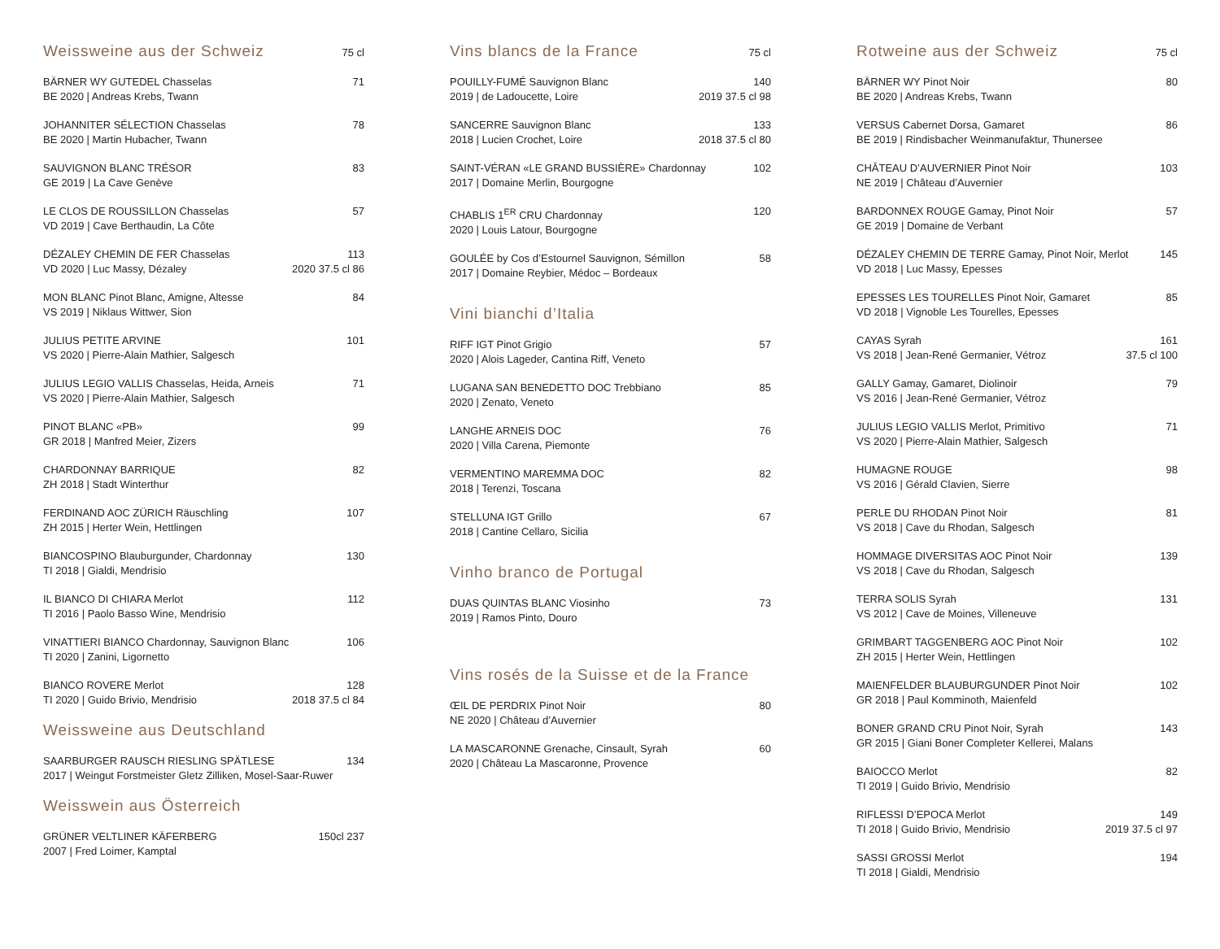Weissweine aus der Schweiz 75 cl
| BÄRNER WY GUTEDEL Chasselas | 71 |
| BE 2020 / Andreas Krebs, Twann | |
| JOHANNITER SÉLECTION Chasselas | 78 |
| BE 2020 / Martin Hubacher, Twann | |
| SAUVIGNON BLANC TRÉSOR | 83 |
| GE 2019 / La Cave Genève | |
| LE CLOS DE ROUSSILLON Chasselas | 57 |
| VD 2019 / Cave Berthaudin, La Côte | |
| DÉZALEY CHEMIN DE FER Chasselas | 113 |
| VD 2020 / Luc Massy, Dézaley | 2020 37.5 cl 86 |
| MON BLANC Pinot Blanc, Amigne, Altesse | 84 |
| VS 2019 / Niklaus Wittwer, Sion | |
| JULIUS PETITE ARVINE | 101 |
| VS 2020 / Pierre-Alain Mathier, Salgesch | |
| JULIUS LEGIO VALLIS Chasselas, Heida, Arneis | 71 |
| VS 2020 / Pierre-Alain Mathier, Salgesch | |
| PINOT BLANC «PB» | 99 |
| GR 2018 / Manfred Meier, Zizers | |
| CHARDONNAY BARRIQUE | 82 |
| ZH 2018 / Stadt Winterthur | |
| FERDINAND AOC ZÜRICH Räuschling | 107 |
| ZH 2015 / Herter Wein, Hettlingen | |
| BIANCOSPINO Blauburgunder, Chardonnay | 130 |
| TI 2018 / Gialdi, Mendrisio | |
| IL BIANCO DI CHIARA Merlot | 112 |
| TI 2016 / Paolo Basso Wine, Mendrisio | |
| VINATTIERI BIANCO Chardonnay, Sauvignon Blanc | 106 |
| TI 2020 / Zanini, Ligornetto | |
| BIANCO ROVERE Merlot | 128 |
| TI 2020 / Guido Brivio, Mendrisio | 2018 37.5 cl 84 |
Weissweine aus Deutschland
| SAARBURGER RAUSCH RIESLING SPÄTLESE | 134 |
| 2017 / Weingut Forstmeister Gletz Zilliken, Mosel-Saar-Ruwer | |
Weisswein aus Österreich
| GRÜNER VELTLINER KÄFERBERG | 150cl 237 |
| 2007 / Fred Loimer, Kamptal | |
Vins blancs de la France 75 cl
| POUILLY-FUMÉ Sauvignon Blanc | 140 |
| 2019 / de Ladoucette, Loire | 2019 37.5 cl 98 |
| SANCERRE Sauvignon Blanc | 133 |
| 2018 / Lucien Crochet, Loire | 2018 37.5 cl 80 |
| SAINT-VÉRAN «LE GRAND BUSSIÈRE» Chardonnay | 102 |
| 2017 / Domaine Merlin, Bourgogne | |
| CHABLIS 1<sup>ER</sup> CRU Chardonnay | 120 |
| 2020 / Louis Latour, Bourgogne | |
| GOULÉE by Cos d’Estournel Sauvignon, Sémillon | 58 |
| 2017 / Domaine Reybier, Médoc – Bordeaux | |
Vini bianchi d’Italia
| RIFF IGT Pinot Grigio | 57 |
| 2020 / Alois Lageder, Cantina Riff, Veneto | |
| LUGANA SAN BENEDETTO DOC Trebbiano | 85 |
| 2020 / Zenato, Veneto | |
| LANGHE ARNEIS DOC | 76 |
| 2020 / Villa Carena, Piemonte | |
| VERMENTINO MAREMMA DOC | 82 |
| 2018 / Terenzi, Toscana | |
| STELLUNA IGT Grillo | 67 |
| 2018 / Cantine Cellaro, Sicilia | |
Vinho branco de Portugal
| DUAS QUINTAS BLANC Viosinho | 73 |
| 2019 / Ramos Pinto, Douro | |
Vins rosés de la Suisse et de la France
| ŒIL DE PERDRIX Pinot Noir | 80 |
| NE 2020 / Château d’Auvernier | |
| LA MASCARONNE Grenache, Cinsault, Syrah | 60 |
| 2020 / Château La Mascaronne, Provence | |
Rotweine aus der Schweiz 75 cl
| BÄRNER WY Pinot Noir | 80 |
| BE 2020 / Andreas Krebs, Twann | |
| VERSUS Cabernet Dorsa, Gamaret | 86 |
| BE 2019 / Rindisbacher Weinmanufaktur, Thunersee | |
| CHÂTEAU D’AUVERNIER Pinot Noir | 103 |
| NE 2019 / Château d’Auvernier | |
| BARDONNEX ROUGE Gamay, Pinot Noir | 57 |
| GE 2019 / Domaine de Verbant | |
| DÉZALEY CHEMIN DE TERRE Gamay, Pinot Noir, Merlot | 145 |
| VD 2018 / Luc Massy, Epesses | |
| EPESSES LES TOURELLES Pinot Noir, Gamaret | 85 |
| VD 2018 / Vignoble Les Tourelles, Epesses | |
| CAYAS Syrah | 161 |
| VS 2018 / Jean-René Germanier, Vétroz | 37.5 cl 100 |
| GALLY Gamay, Gamaret, Diolinoir | 79 |
| VS 2016 / Jean-René Germanier, Vétroz | |
| JULIUS LEGIO VALLIS Merlot, Primitivo | 71 |
| VS 2020 / Pierre-Alain Mathier, Salgesch | |
| HUMAGNE ROUGE | 98 |
| VS 2016 / Gérald Clavien, Sierre | |
| PERLE DU RHODAN Pinot Noir | 81 |
| VS 2018 / Cave du Rhodan, Salgesch | |
| HOMMAGE DIVERSITAS AOC Pinot Noir | 139 |
| VS 2018 / Cave du Rhodan, Salgesch | |
| TERRA SOLIS Syrah | 131 |
| VS 2012 / Cave de Moines, Villeneuve | |
| GRIMBART TAGGENBERG AOC Pinot Noir | 102 |
| ZH 2015 / Herter Wein, Hettlingen | |
| MAIENFELDER BLAUBURGUNDER Pinot Noir | 102 |
| GR 2018 / Paul Komminoth, Maienfeld | |
| BONER GRAND CRU Pinot Noir, Syrah | 143 |
| GR 2015 / Giani Boner Completer Kellerei, Malans | |
| BAIOCCO Merlot | 82 |
| TI 2019 / Guido Brivio, Mendrisio | |
| RIFLESSI D’EPOCA Merlot | 149 |
| TI 2018 / Guido Brivio, Mendrisio | 2019 37.5 cl 97 |
| SASSI GROSSI Merlot | 194 |
| TI 2018 / Gialdi, Mendrisio | |